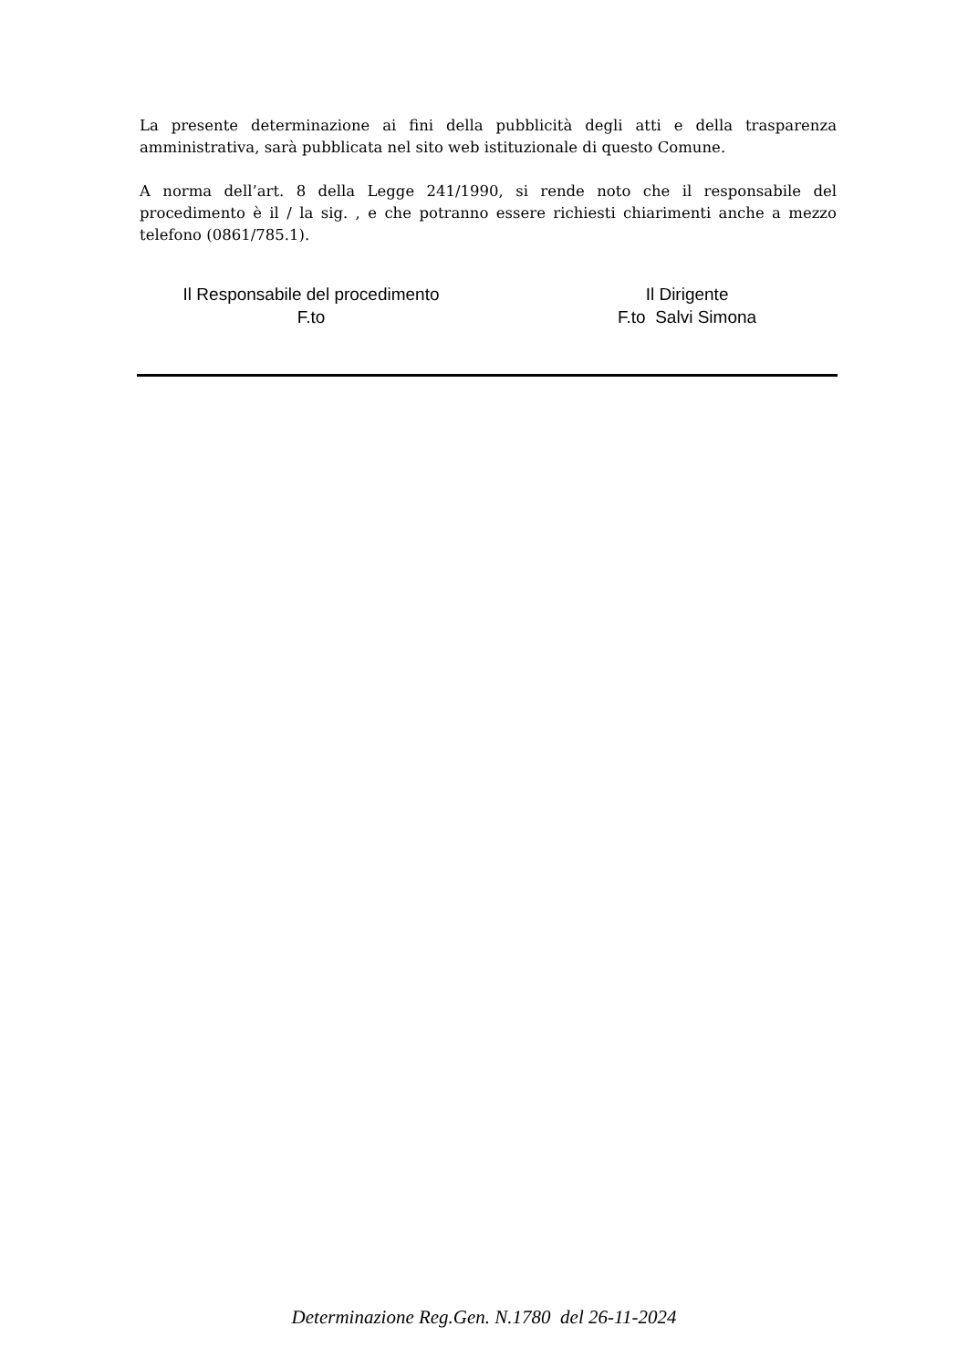La presente determinazione ai fini della pubblicità degli atti e della trasparenza amministrativa, sarà pubblicata nel sito web istituzionale di questo Comune.
A norma dell’art. 8 della Legge 241/1990, si rende noto che il responsabile del procedimento è il / la sig. , e che potranno essere richiesti chiarimenti anche a mezzo telefono (0861/785.1).
Il Responsabile del procedimento
F.to
Il Dirigente
F.to Salvi Simona
Determinazione Reg.Gen. N.1780 del 26-11-2024